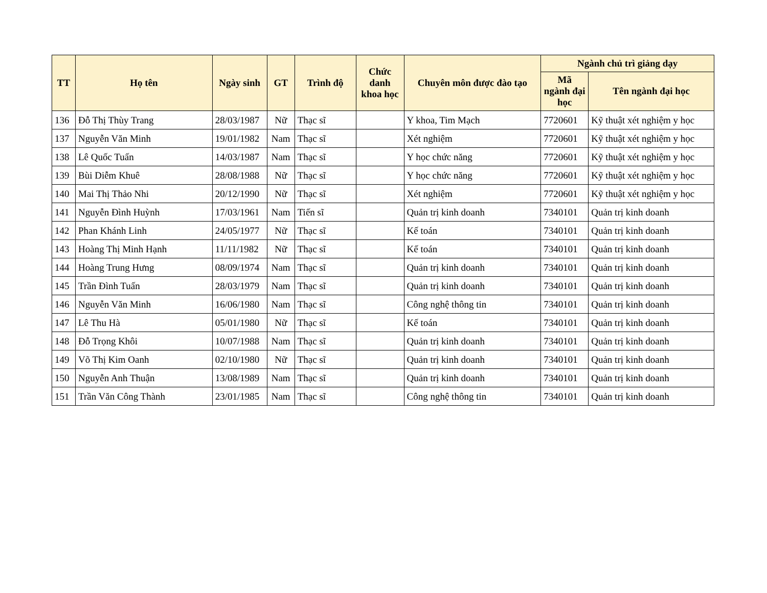| TT | Họ tên | Ngày sinh | GT | Trình độ | Chức danh khoa học | Chuyên môn được đào tạo | Ngành chủ trì giảng dạy | |
| --- | --- | --- | --- | --- | --- | --- | --- | --- |
| | | | | | | | Mã ngành đại học | Tên ngành đại học |
| 136 | Đỗ Thị Thùy Trang | 28/03/1987 | Nữ | Thạc sĩ | | Y khoa, Tim Mạch | 7720601 | Kỹ thuật xét nghiệm y học |
| 137 | Nguyễn Văn Minh | 19/01/1982 | Nam | Thạc sĩ | | Xét nghiệm | 7720601 | Kỹ thuật xét nghiệm y học |
| 138 | Lê Quốc Tuấn | 14/03/1987 | Nam | Thạc sĩ | | Y học chức năng | 7720601 | Kỹ thuật xét nghiệm y học |
| 139 | Bùi Diễm Khuê | 28/08/1988 | Nữ | Thạc sĩ | | Y học chức năng | 7720601 | Kỹ thuật xét nghiệm y học |
| 140 | Mai Thị Thảo Nhi | 20/12/1990 | Nữ | Thạc sĩ | | Xét nghiệm | 7720601 | Kỹ thuật xét nghiệm y học |
| 141 | Nguyễn Đình Huỳnh | 17/03/1961 | Nam | Tiến sĩ | | Quản trị kinh doanh | 7340101 | Quản trị kinh doanh |
| 142 | Phan Khánh Linh | 24/05/1977 | Nữ | Thạc sĩ | | Kế toán | 7340101 | Quản trị kinh doanh |
| 143 | Hoàng Thị Minh Hạnh | 11/11/1982 | Nữ | Thạc sĩ | | Kế toán | 7340101 | Quản trị kinh doanh |
| 144 | Hoàng Trung Hưng | 08/09/1974 | Nam | Thạc sĩ | | Quản trị kinh doanh | 7340101 | Quản trị kinh doanh |
| 145 | Trần Đình Tuấn | 28/03/1979 | Nam | Thạc sĩ | | Quản trị kinh doanh | 7340101 | Quản trị kinh doanh |
| 146 | Nguyễn Văn Minh | 16/06/1980 | Nam | Thạc sĩ | | Công nghệ thông tin | 7340101 | Quản trị kinh doanh |
| 147 | Lê Thu Hà | 05/01/1980 | Nữ | Thạc sĩ | | Kế toán | 7340101 | Quản trị kinh doanh |
| 148 | Đỗ Trọng Khôi | 10/07/1988 | Nam | Thạc sĩ | | Quản trị kinh doanh | 7340101 | Quản trị kinh doanh |
| 149 | Võ Thị Kim Oanh | 02/10/1980 | Nữ | Thạc sĩ | | Quản trị kinh doanh | 7340101 | Quản trị kinh doanh |
| 150 | Nguyễn Anh Thuận | 13/08/1989 | Nam | Thạc sĩ | | Quản trị kinh doanh | 7340101 | Quản trị kinh doanh |
| 151 | Trần Văn Công Thành | 23/01/1985 | Nam | Thạc sĩ | | Công nghệ thông tin | 7340101 | Quản trị kinh doanh |